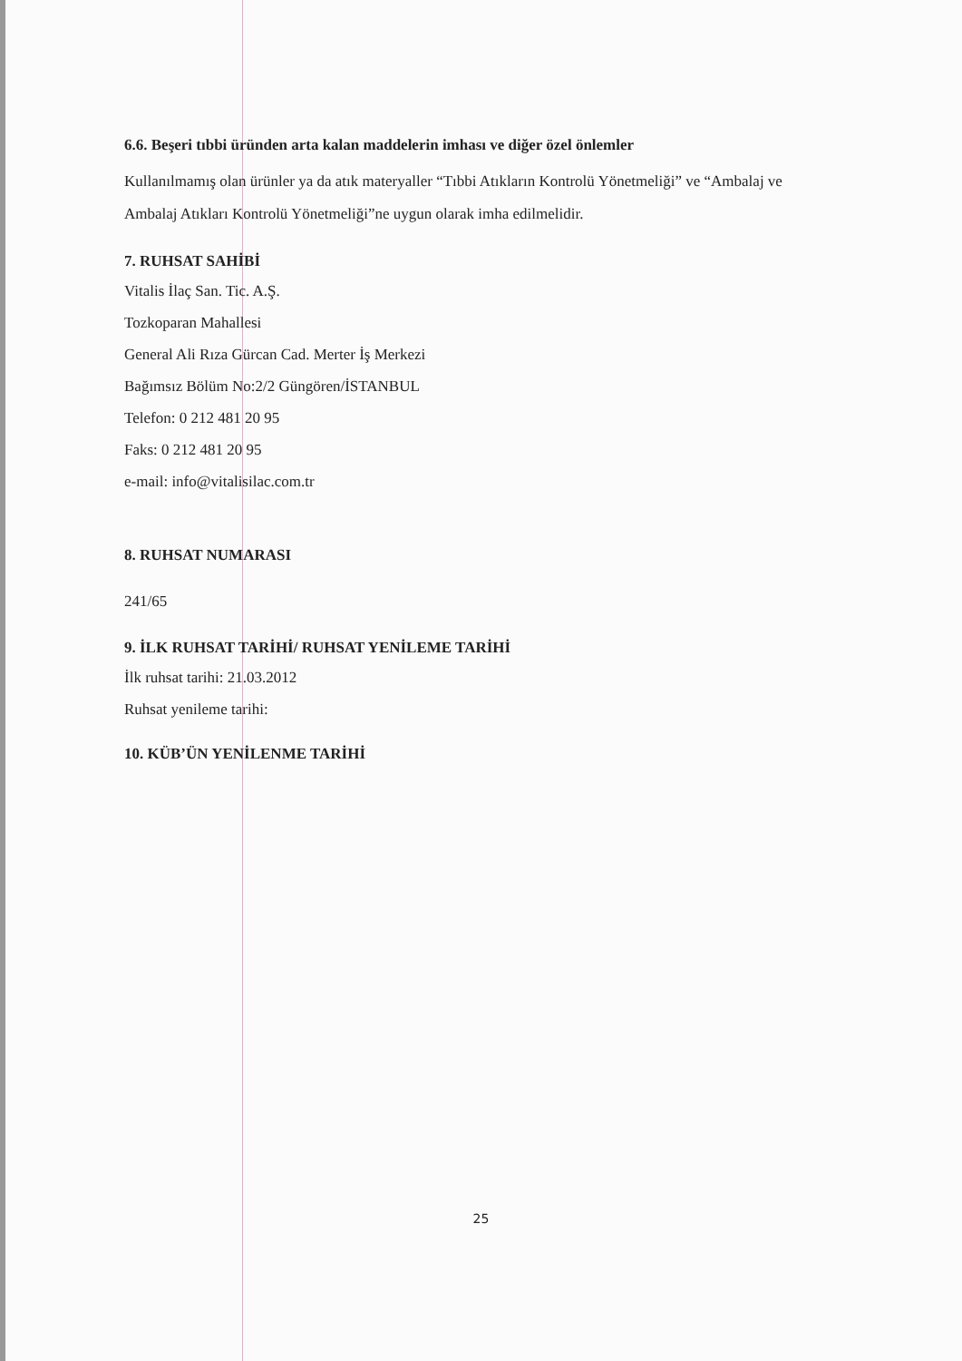6.6. Beşeri tıbbi üründen arta kalan maddelerin imhası ve diğer özel önlemler
Kullanılmamış olan ürünler ya da atık materyaller “Tıbbi Atıkların Kontrolü Yönetmeliği” ve “Ambalaj ve Ambalaj Atıkları Kontrolü Yönetmeliği”ne uygun olarak imha edilmelidir.
7. RUHSAT SAHİBİ
Vitalis İlaç San. Tic. A.Ş.
Tozkoparan Mahallesi
General Ali Rıza Gürcan Cad. Merter İş Merkezi
Bağımsız Bölüm No:2/2 Güngören/İSTANBUL
Telefon: 0 212 481 20 95
Faks: 0 212 481 20 95
e-mail: info@vitalisilac.com.tr
8. RUHSAT NUMARASI
241/65
9. İLK RUHSAT TARİHİ/ RUHSAT YENİLEME TARİHİ
İlk ruhsat tarihi: 21.03.2012
Ruhsat yenileme tarihi:
10. KÜB’ÜN YENİLENME TARİHİ
25